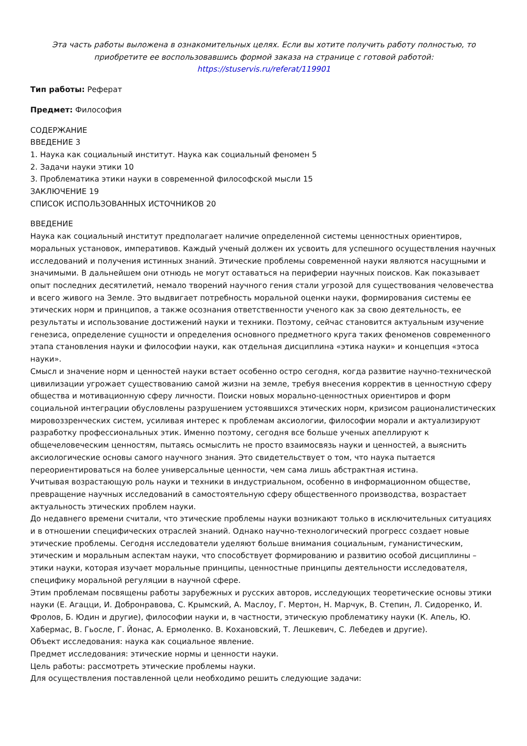Эта часть работы выложена в ознакомительных целях. Если вы хотите получить работу полностью, то приобретите ее воспользовавшись формой заказа на странице с готовой работой:
https://stuservis.ru/referat/119901
Тип работы: Реферат
Предмет: Философия
СОДЕРЖАНИЕ
ВВЕДЕНИЕ 3
1. Наука как социальный институт. Наука как социальный феномен 5
2. Задачи науки этики 10
3. Проблематика этики науки в современной философской мысли 15
ЗАКЛЮЧЕНИЕ 19
СПИСОК ИСПОЛЬЗОВАННЫХ ИСТОЧНИКОВ 20
ВВЕДЕНИЕ
Наука как социальный институт предполагает наличие определенной системы ценностных ориентиров, моральных установок, императивов. Каждый ученый должен их усвоить для успешного осуществления научных исследований и получения истинных знаний. Этические проблемы современной науки являются насущными и значимыми. В дальнейшем они отнюдь не могут оставаться на периферии научных поисков. Как показывает опыт последних десятилетий, немало творений научного гения стали угрозой для существования человечества и всего живого на Земле. Это выдвигает потребность моральной оценки науки, формирования системы ее этических норм и принципов, а также осознания ответственности ученого как за свою деятельность, ее результаты и использование достижений науки и техники. Поэтому, сейчас становится актуальным изучение генезиса, определение сущности и определения основного предметного круга таких феноменов современного этапа становления науки и философии науки, как отдельная дисциплина «этика науки» и концепция «этоса науки».
Смысл и значение норм и ценностей науки встает особенно остро сегодня, когда развитие научно-технической цивилизации угрожает существованию самой жизни на земле, требуя внесения корректив в ценностную сферу общества и мотивационную сферу личности. Поиски новых морально-ценностных ориентиров и форм социальной интеграции обусловлены разрушением устоявшихся этических норм, кризисом рационалистических мировоззренческих систем, усиливая интерес к проблемам аксиологии, философии морали и актуализируют разработку профессиональных этик. Именно поэтому, сегодня все больше ученых апеллируют к общечеловеческим ценностям, пытаясь осмыслить не просто взаимосвязь науки и ценностей, а выяснить аксиологические основы самого научного знания. Это свидетельствует о том, что наука пытается переориентироваться на более универсальные ценности, чем сама лишь абстрактная истина.
Учитывая возрастающую роль науки и техники в индустриальном, особенно в информационном обществе, превращение научных исследований в самостоятельную сферу общественного производства, возрастает актуальность этических проблем науки.
До недавнего времени считали, что этические проблемы науки возникают только в исключительных ситуациях и в отношении специфических отраслей знаний. Однако научно-технологический прогресс создает новые этические проблемы. Сегодня исследователи уделяют больше внимания социальным, гуманистическим, этическим и моральным аспектам науки, что способствует формированию и развитию особой дисциплины – этики науки, которая изучает моральные принципы, ценностные принципы деятельности исследователя, специфику моральной регуляции в научной сфере.
Этим проблемам посвящены работы зарубежных и русских авторов, исследующих теоретические основы этики науки (Е. Агацци, И. Добронравова, С. Крымский, А. Маслоу, Г. Мертон, Н. Марчук, В. Степин, Л. Сидоренко, И. Фролов, Б. Юдин и другие), философии науки и, в частности, этическую проблематику науки (К. Апель, Ю. Хабермас, В. Гьосле, Г. Йонас, А. Ермоленко. В. Кохановский, Т. Лешкевич, С. Лебедев и другие).
Объект исследования: наука как социальное явление.
Предмет исследования: этические нормы и ценности науки.
Цель работы: рассмотреть этические проблемы науки.
Для осуществления поставленной цели необходимо решить следующие задачи: